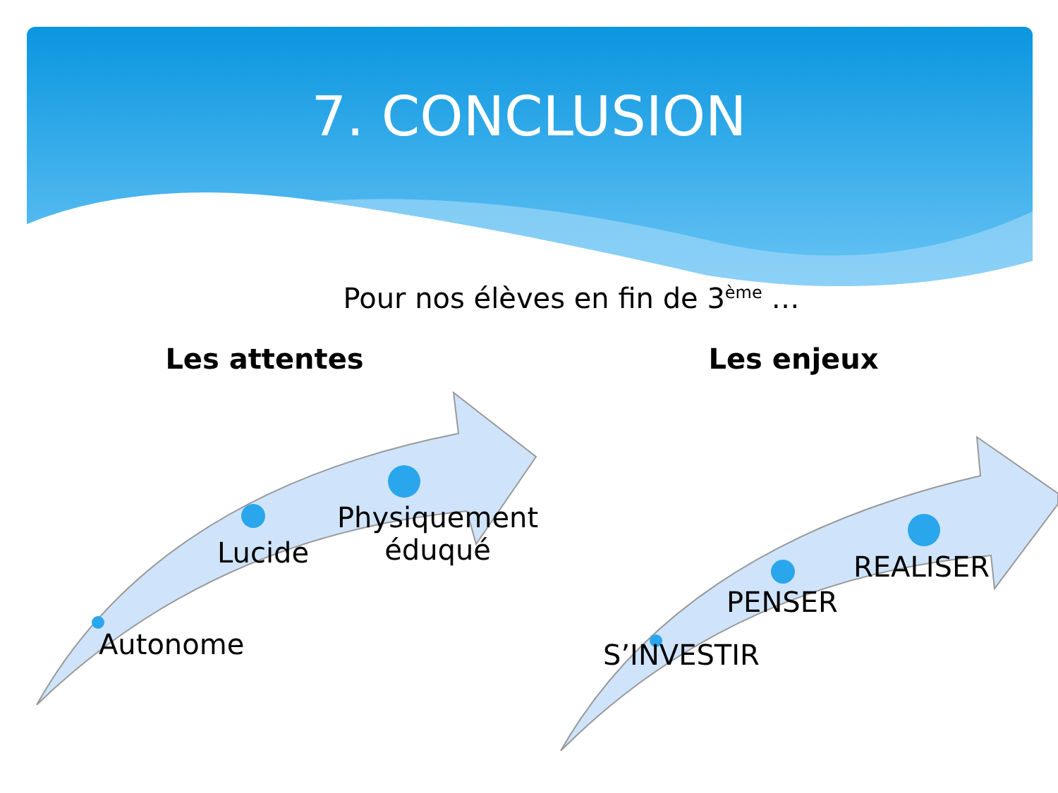7. CONCLUSION
Pour nos élèves en fin de 3<sup>ème</sup> …
Les attentes
Autonome
Lucide
Physiquement
éduqué
Les enjeux
S’INVESTIR
PENSER
REALISER